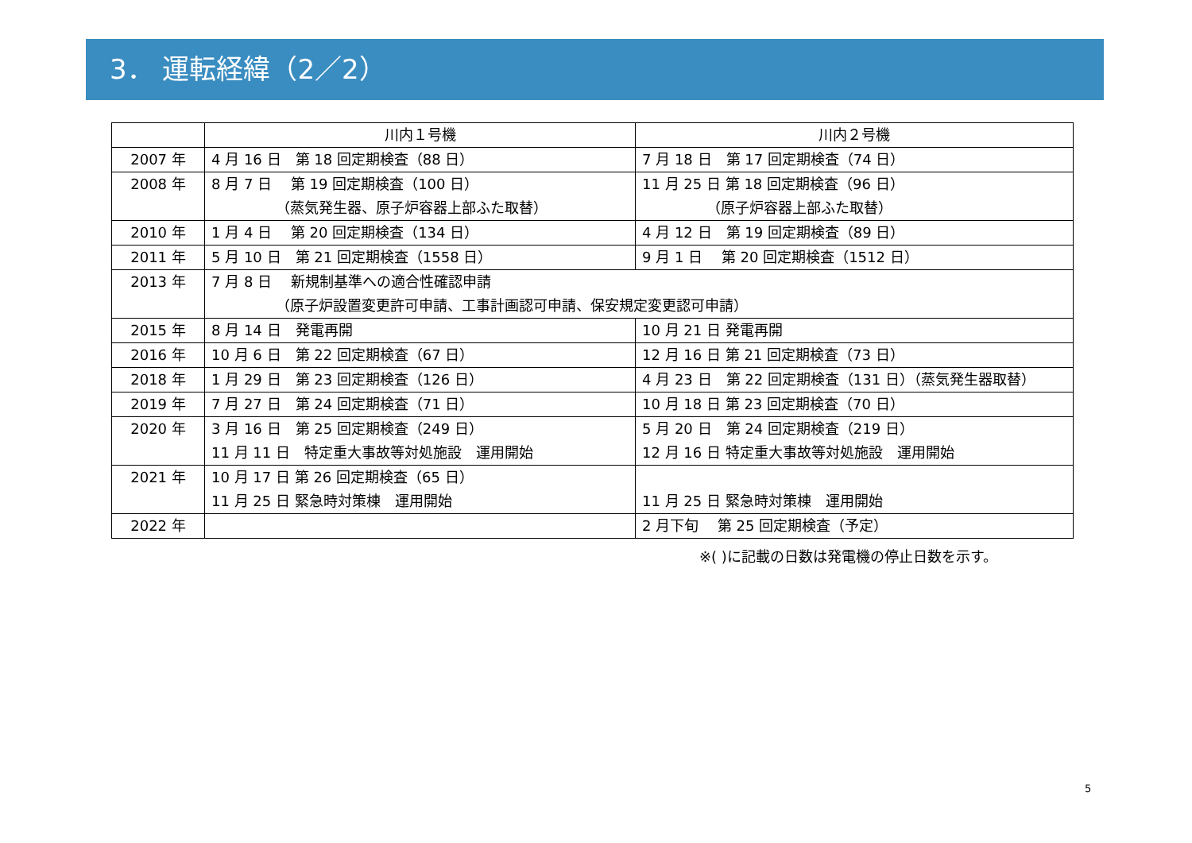3． 運転経緯（2／2）
| | 川内１号機 | 川内２号機 |
| --- | --- | --- |
| 2007 年 | 4 月 16 日 第 18 回定期検査（88 日） | 7 月 18 日 第 17 回定期検査（74 日） |
| 2008 年 | 8 月 7 日 第 19 回定期検査（100 日） （蒸気発生器、原子炉容器上部ふた取替） | 11 月 25 日 第 18 回定期検査（96 日） （原子炉容器上部ふた取替） |
| 2010 年 | 1 月 4 日 第 20 回定期検査（134 日） | 4 月 12 日 第 19 回定期検査（89 日） |
| 2011 年 | 5 月 10 日 第 21 回定期検査（1558 日） | 9 月 1 日 第 20 回定期検査（1512 日） |
| 2013 年 | 7 月 8 日 新規制基準への適合性確認申請 （原子炉設置変更許可申請、工事計画認可申請、保安規定変更認可申請） | |
| 2015 年 | 8 月 14 日 発電再開 | 10 月 21 日 発電再開 |
| 2016 年 | 10 月 6 日 第 22 回定期検査（67 日） | 12 月 16 日 第 21 回定期検査（73 日） |
| 2018 年 | 1 月 29 日 第 23 回定期検査（126 日） | 4 月 23 日 第 22 回定期検査（131 日）（蒸気発生器取替） |
| 2019 年 | 7 月 27 日 第 24 回定期検査（71 日） | 10 月 18 日 第 23 回定期検査（70 日） |
| 2020 年 | 3 月 16 日 第 25 回定期検査（249 日） 11 月 11 日 特定重大事故等対処施設 運用開始 | 5 月 20 日 第 24 回定期検査（219 日） 12 月 16 日 特定重大事故等対処施設 運用開始 |
| 2021 年 | 10 月 17 日 第 26 回定期検査（65 日） 11 月 25 日 緊急時対策棟 運用開始 | 11 月 25 日 緊急時対策棟 運用開始 |
| 2022 年 | | 2 月下旬 第 25 回定期検査（予定） |
※( )に記載の日数は発電機の停止日数を示す。
5